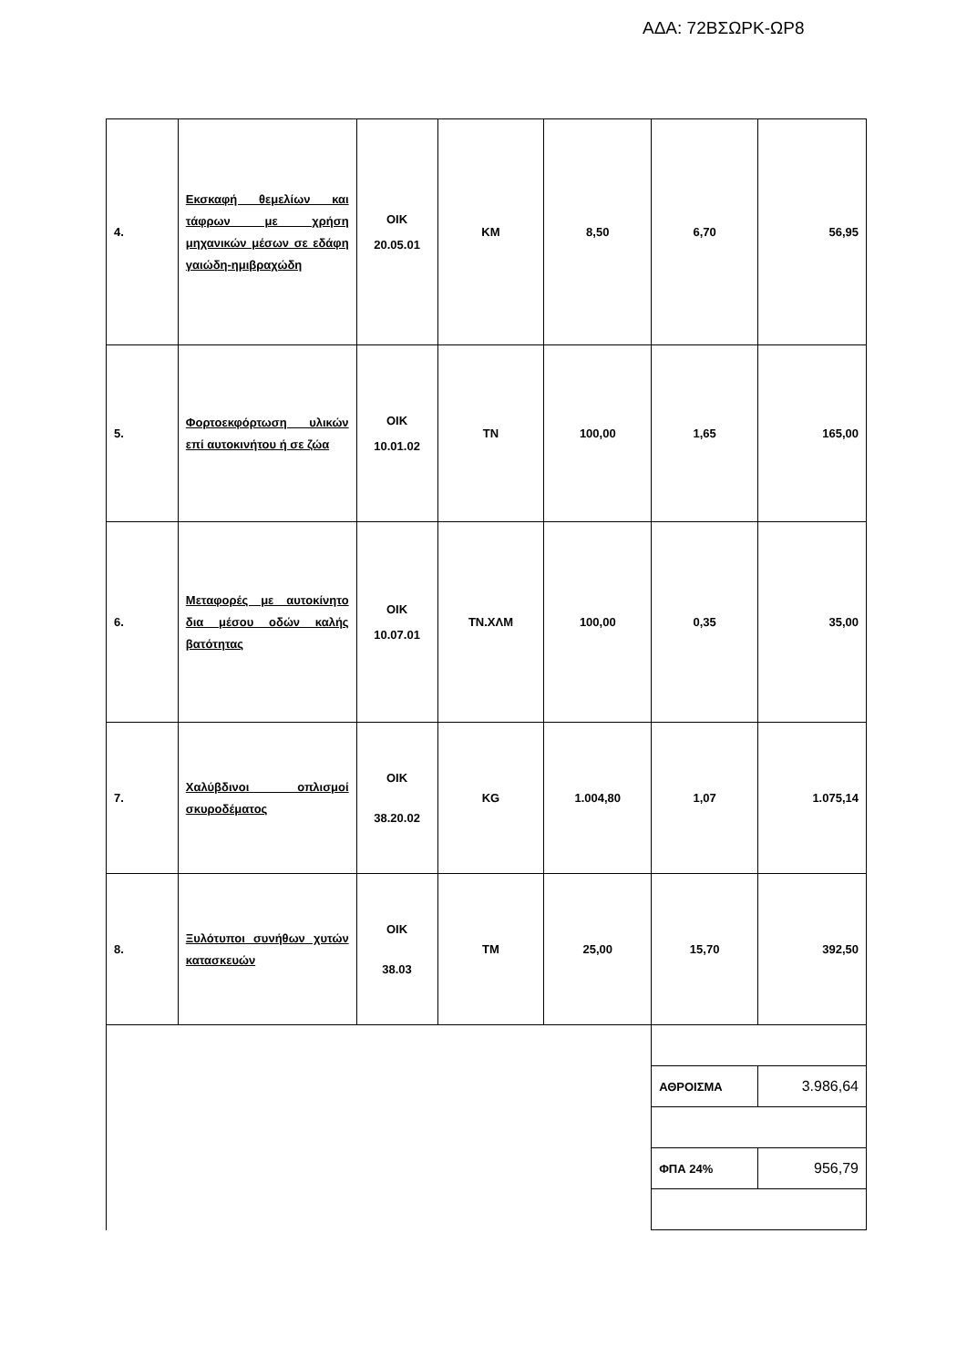ΑΔΑ: 72ΒΣΩΡΚ-ΩΡ8
| 4. | Εκσκαφή θεμελίων και τάφρων με χρήση μηχανικών μέσων σε εδάφη γαιώδη-ημιβραχώδη | ΟΙΚ 20.05.01 | ΚΜ | 8,50 | 6,70 | 56,95 |
| 5. | Φορτοεκφόρτωση υλικών επί αυτοκινήτου ή σε ζώα | ΟΙΚ 10.01.02 | ΤΝ | 100,00 | 1,65 | 165,00 |
| 6. | Μεταφορές με αυτοκίνητο δια μέσου οδών καλής βατότητας | ΟΙΚ 10.07.01 | ΤΝ.ΧΛΜ | 100,00 | 0,35 | 35,00 |
| 7. | Χαλύβδινοι οπλισμοί σκυροδέματος | ΟΙΚ 38.20.02 | KG | 1.004,80 | 1,07 | 1.075,14 |
| 8. | Ξυλότυποι συνήθων χυτών κατασκευών | ΟΙΚ 38.03 | ΤΜ | 25,00 | 15,70 | 392,50 |
| | | | | | ΑΘΡΟΙΣΜΑ | 3.986,64 |
| | | | | | ΦΠΑ 24% | 956,79 |